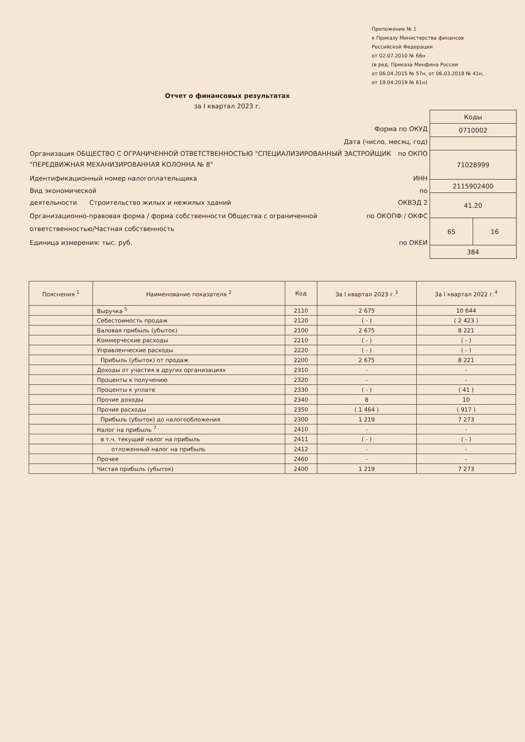Приложение № 1
к Приказу Министерства финансов
Российской Федерации
от 02.07.2010 № 66н
(в ред. Приказа Минфина России
от 06.04.2015 № 57н, от 06.03.2018 № 41н,
от 19.04.2019 № 61н)
Отчет о финансовых результатах
за I квартал 2023 г.
Форма по ОКУД
Дата (число, месяц, год)
Организация ОБЩЕСТВО С ОГРАНИЧЕННОЙ ОТВЕТСТВЕННОСТЬЮ "СПЕЦИАЛИЗИРОВАННЫЙ ЗАСТРОЙЩИК "ПЕРЕДВИЖНАЯ МЕХАНИЗИРОВАННАЯ КОЛОННА № 8" по ОКПО
Идентификационный номер налогоплательщика ИНН
Вид экономической
деятельности Строительство жилых и нежилых зданий по
ОКВЭД 2
Организационно-правовая форма / форма собственности Общества с ограниченной ответственностью/Частная собственность по ОКОПФ / ОКФС
Единица измерения: тыс. руб. по ОКЕИ
| Коды | |
| 0710002 | |
| 71028999 | |
| 2115902400 | |
| 41.20 | |
| 65 | 16 |
| 384 | |
| Пояснения <sup>1</sup> | Наименование показателя <sup>2</sup> | Код | За I квартал 2023 г.<sup>3</sup> | За I квартал 2022 г.<sup>4</sup> |
| --- | --- | --- | --- | --- |
| | Выручка <sup>5</sup> | 2110 | 2 675 | 10 644 |
| | Себестоимость продаж | 2120 | ( - ) | ( 2 423 ) |
| | Валовая прибыль (убыток) | 2100 | 2 675 | 8 221 |
| | Коммерческие расходы | 2210 | ( - ) | ( - ) |
| | Управленческие расходы | 2220 | ( - ) | ( - ) |
| | Прибыль (убыток) от продаж | 2200 | 2 675 | 8 221 |
| | Доходы от участия в других организациях | 2310 | - | - |
| | Проценты к получению | 2320 | - | - |
| | Проценты к уплате | 2330 | ( - ) | ( 41 ) |
| | Прочие доходы | 2340 | 8 | 10 |
| | Прочие расходы | 2350 | ( 1 464 ) | ( 917 ) |
| | Прибыль (убыток) до налогообложения | 2300 | 1 219 | 7 273 |
| | Налог на прибыль <sup>7</sup> | 2410 | - | - |
| | в т.ч. текущий налог на прибыль | 2411 | ( - ) | ( - ) |
| | отложенный налог на прибыль | 2412 | - | - |
| | Прочее | 2460 | - | - |
| | Чистая прибыль (убыток) | 2400 | 1 219 | 7 273 |